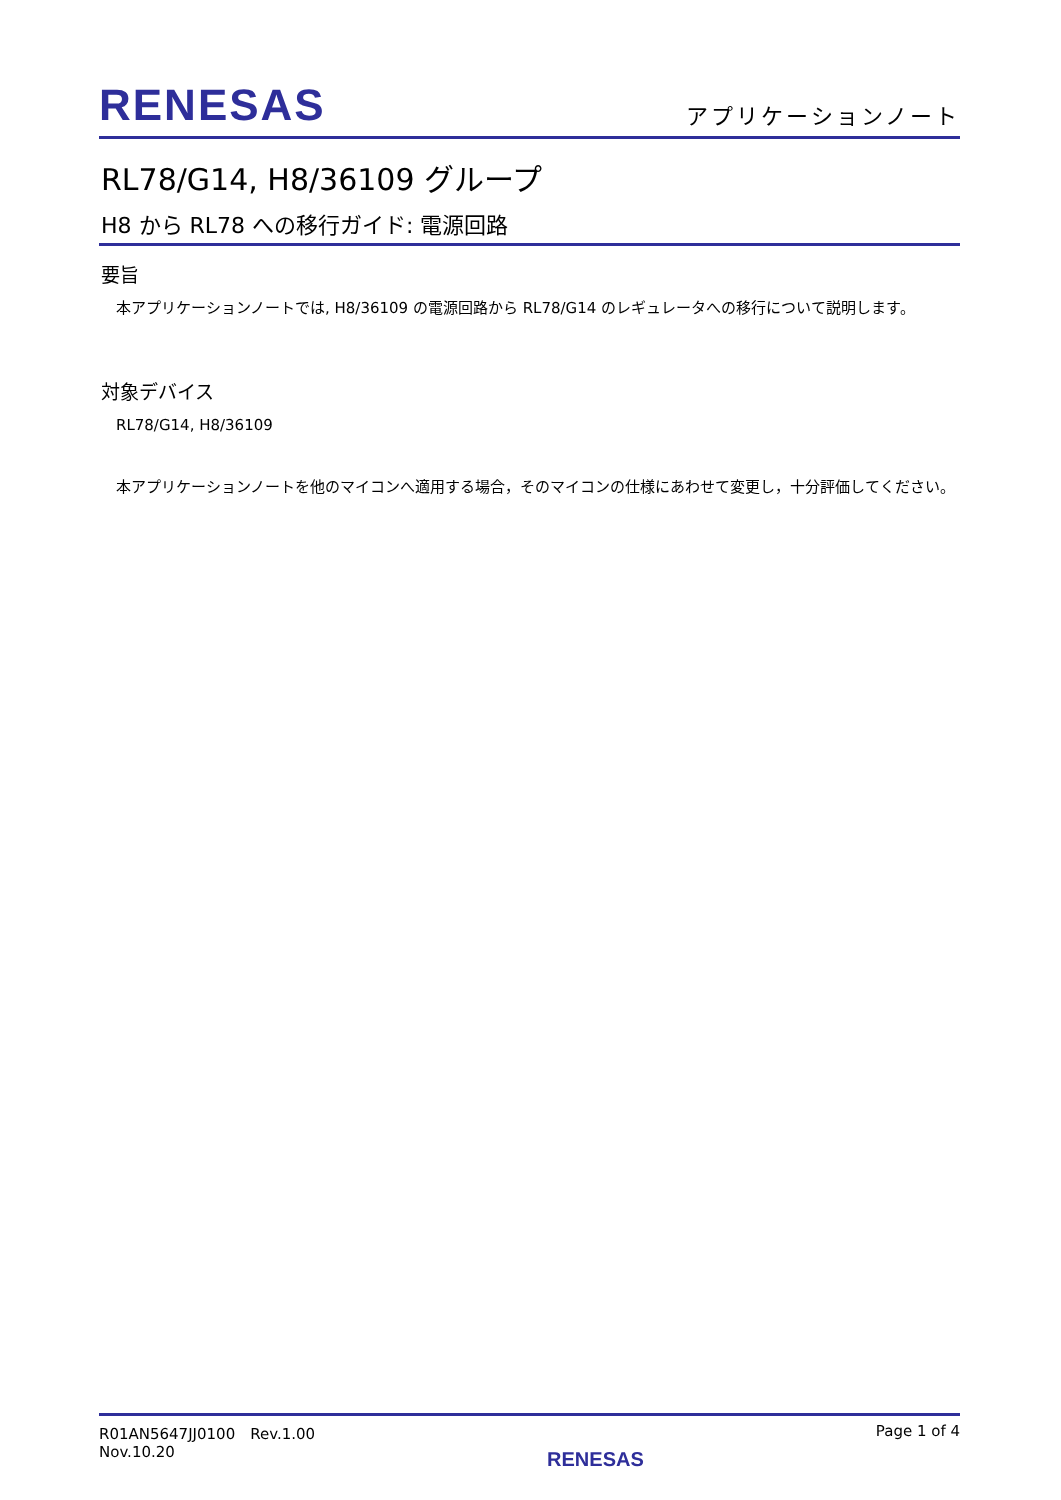RENESAS
アプリケーションノート
RL78/G14, H8/36109 グループ
H8 から RL78 への移行ガイド: 電源回路
要旨
　本アプリケーションノートでは, H8/36109 の電源回路から RL78/G14 のレギュレータへの移行について説明します。
対象デバイス
　RL78/G14, H8/36109
　本アプリケーションノートを他のマイコンへ適用する場合，そのマイコンの仕様にあわせて変更し，十分評価してください。
R01AN5647JJ0100　Rev.1.00
Nov.10.20
RENESAS
Page 1 of 4